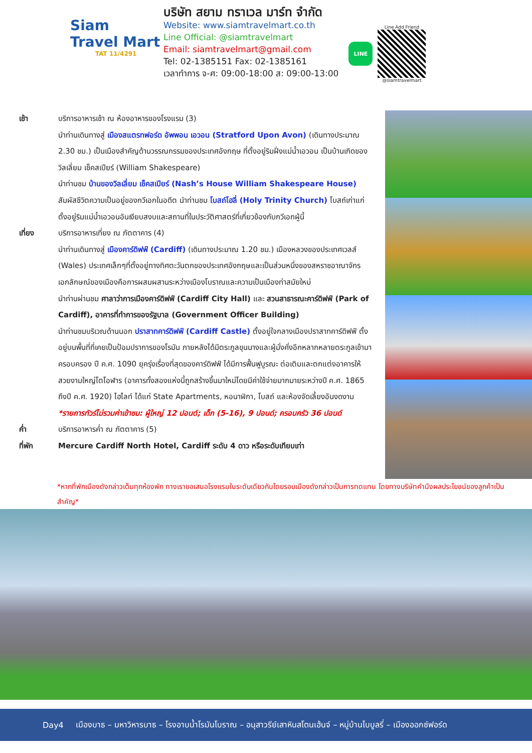Siam
Travel Mart
TAT 11/4291
บริษัท สยาม ทราเวล มาร์ท จำกัด
Website: www.siamtravelmart.co.th
Line Official: @siamtravelmart
Email: siamtravelmart@gmail.com
Tel: 02-1385151 Fax: 02-1385161
เวลาทำการ จ-ศ: 09:00-18:00 ส: 09:00-13:00
LINE
Line Add Friend
@siamtravelmart
เช้า บริการอาหารเช้า ณ ห้องอาหารของโรงแรม (3)
นำท่านเดินทางสู่ เมืองสแตรทฟอร์ด อัพพอน เอวอน (Stratford Upon Avon) (เดินทางประมาณ 2.30 ชม.) เป็นเมืองสำคัญด้านวรรณกรรมของประเทศอังกฤษ ที่ตั้งอยู่ริมฝั่งแม่น้ำเอวอน เป็นบ้านเกิดของวิลเลี่ยม เช็คสเปียร์ (William Shakespeare)
นำท่านชม บ้านของวิลเลี่ยม เช็คสเปียร์ (Nash’s House William Shakespeare House) สัมผัสชีวิตความเป็นอยู่ของกวีเอกในอดีต นำท่านชม โบสถ์โฮลี่ (Holy Trinity Church) โบสถ์เก่าแก่ตั้งอยู่ริมแม่น้ำเอวอนอันเงียบสงบและสถานที่ในประวัติศาสตร์ที่เกี่ยวข้องกับกวีเอกผู้นี้
เที่ยง บริการอาหารเที่ยง ณ ภัตตาคาร (4)
นำท่านเดินทางสู่ เมืองคาร์ดิฟฟ์ (Cardiff) (เดินทางประมาณ 1.20 ชม.) เมืองหลวงของประเทศเวลส์ (Wales) ประเทศเล็กๆที่ตั้งอยู่ทางทิศตะวันตกของประเทศอังกฤษและเป็นส่วนหนึ่งของสหราชอาณาจักร เอกลักษณ์ของเมืองคือการผสมผสานระหว่างเมืองโบราณและความเป็นเมืองท่าสมัยใหม่
นำท่านผ่านชม ศาลาว่าการเมืองคาร์ดิฟฟ์ (Cardiff City Hall) และ สวนสาธารณะคาร์ดิฟฟ์ (Park of Cardiff), อาคารที่ทำการของรัฐบาล (Government Officer Building)
นำท่านชมบริเวณด้านนอก ปราสาทคาร์ดิฟฟ์ (Cardiff Castle) ตั้งอยู่ใจกลางเมืองปราสาทคาร์ดิฟฟ์ ตั้งอยู่บนพื้นที่ที่เคยเป็นป้อมปราการของโรมัน ภายหลังได้มีตระกูลขุนนางและผู้มั่งคั่งอีกหลากหลายตระกูลเข้ามาครอบครอง ปี ค.ศ. 1090 ยุครุ่งเรื่องที่สุดของคาร์ดิฟฟ์ ได้มีการฟื้นฟูบูรณะ ต่อเติมและตกแต่งอาคารให้สวยงามใหญ่โตโอฬาร (อาคารทั้งสองแห่งนี้ถูกสร้างขึ้นมาใหม่โดยมีค่าใช้จ่ายมากมายระหว่างปี ค.ศ. 1865 ถึงปี ค.ศ. 1920) ไฮไลท์ ได้แก่ State Apartments, หอนาฬิกา, โบสถ์ และห้องจัดเลี้ยงอันงดงาม
*รายการทัวร์ไม่รวมค่าเข้าชม: ผู้ใหญ่ 12 ปอนด์; เด็ก (5-16), 9 ปอนด์; ครอบครัว 36 ปอนด์
ค่ำ บริการอาหารค่ำ ณ ภัตตาคาร (5)
ที่พัก Mercure Cardiff North Hotel, Cardiff ระดับ 4 ดาว หรือระดับเทียบเท่า
*หากที่พักเมืองดังกล่าวเต็มทุกห้องพัก ทางเราขอเสนอโรงแรมในระดับเดียวกันโดยรอบเมืองดังกล่าวเป็นการทดแทน โดยทางบริษัทคำนึงผลประโยชน์ของลูกค้าเป็นสำคัญ*
Day4 เมืองบาธ – มหาวิหารบาธ – โรงอาบน้ำโรมันโบราณ – อนุสาวรีย์เสาหินสโตนเฮ้นจ์ – หมู่บ้านไบบูลรี่ – เมืองออกซ์ฟอร์ด